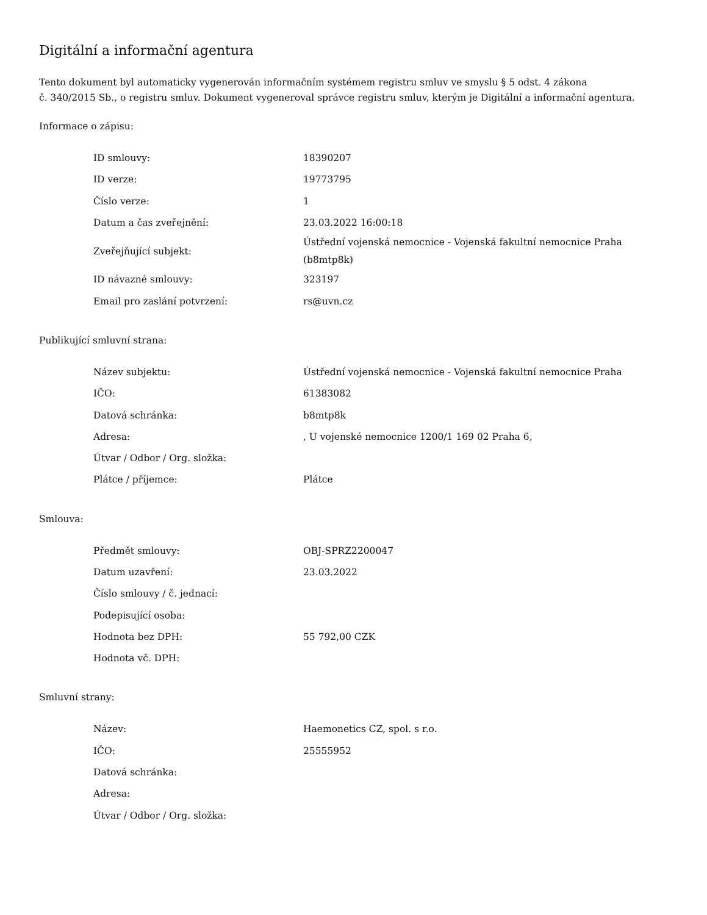Digitální a informační agentura
Tento dokument byl automaticky vygenerován informačním systémem registru smluv ve smyslu § 5 odst. 4 zákona
č. 340/2015 Sb., o registru smluv. Dokument vygeneroval správce registru smluv, kterým je Digitální a informační agentura.
Informace o zápisu:
| ID smlouvy: | 18390207 |
| ID verze: | 19773795 |
| Číslo verze: | 1 |
| Datum a čas zveřejnění: | 23.03.2022 16:00:18 |
| Zveřejňující subjekt: | Ústřední vojenská nemocnice - Vojenská fakultní nemocnice Praha (b8mtp8k) |
| ID návazné smlouvy: | 323197 |
| Email pro zaslání potvrzení: | rs@uvn.cz |
Publikující smluvní strana:
| Název subjektu: | Ústřední vojenská nemocnice - Vojenská fakultní nemocnice Praha |
| IČO: | 61383082 |
| Datová schránka: | b8mtp8k |
| Adresa: | , U vojenské nemocnice 1200/1 169 02 Praha 6, |
| Útvar / Odbor / Org. složka: | |
| Plátce / příjemce: | Plátce |
Smlouva:
| Předmět smlouvy: | OBJ-SPRZ2200047 |
| Datum uzavření: | 23.03.2022 |
| Číslo smlouvy / č. jednací: | |
| Podepisující osoba: | |
| Hodnota bez DPH: | 55 792,00 CZK |
| Hodnota vč. DPH: | |
Smluvní strany:
| Název: | Haemonetics CZ, spol. s r.o. |
| IČO: | 25555952 |
| Datová schránka: | |
| Adresa: | |
| Útvar / Odbor / Org. složka: | |